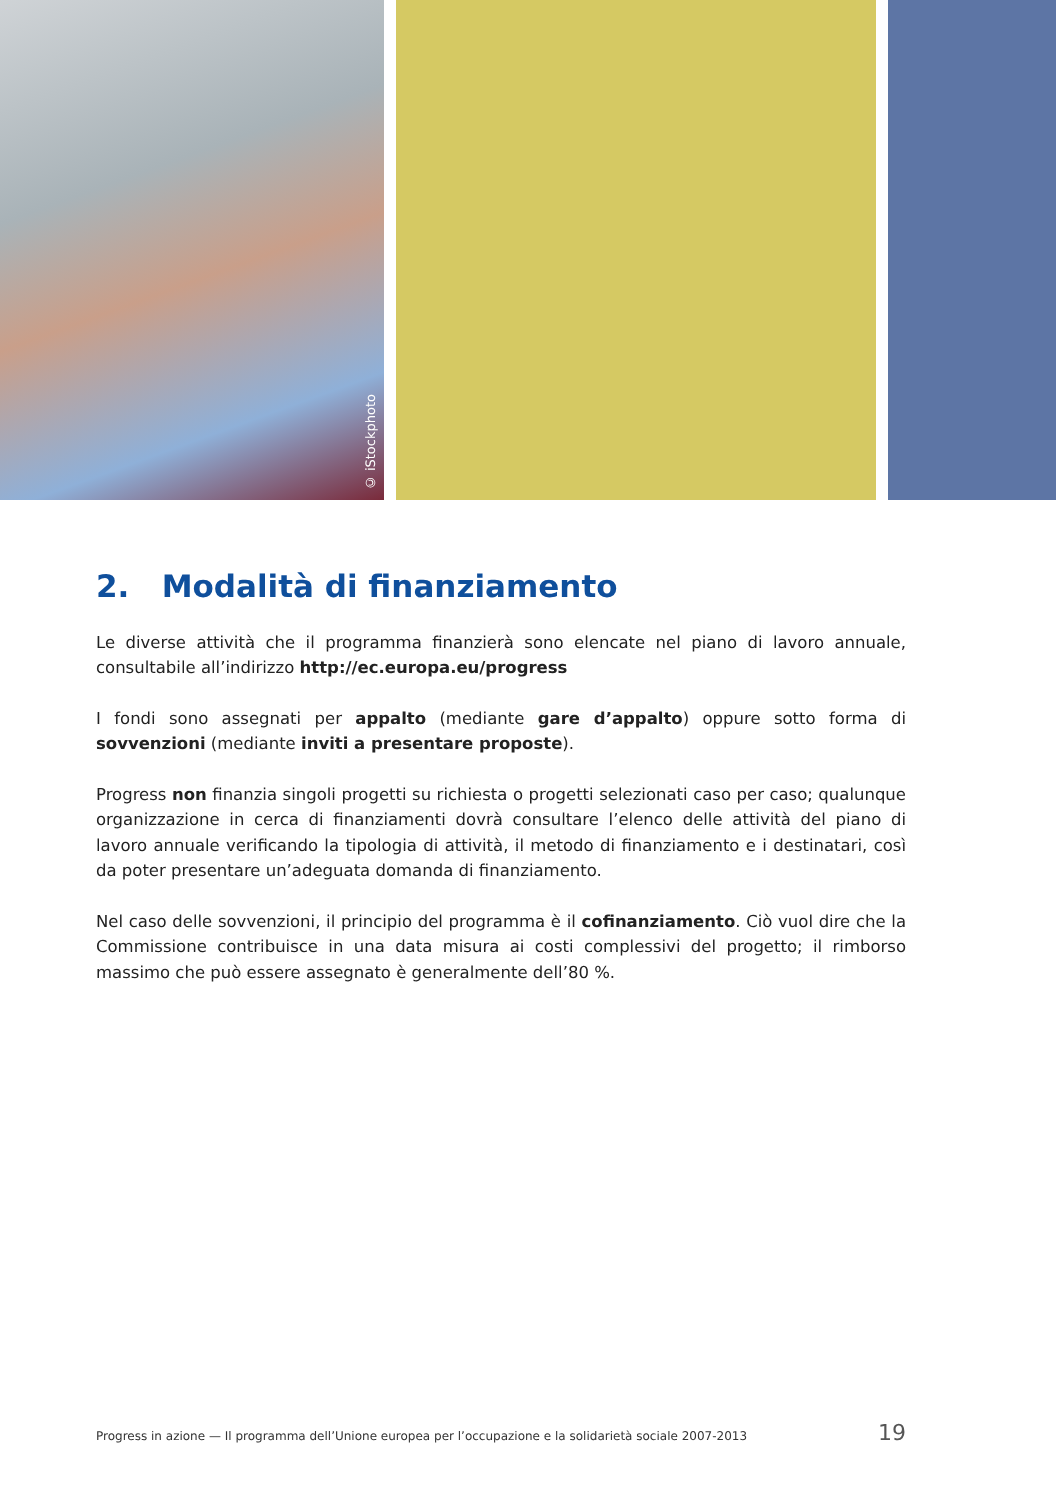© iStockphoto
2. Modalità di finanziamento
Le diverse attività che il programma finanzierà sono elencate nel piano di lavoro annuale, consultabile all’indirizzo http://ec.europa.eu/progress
I fondi sono assegnati per appalto (mediante gare d’appalto) oppure sotto forma di sovvenzioni (mediante inviti a presentare proposte).
Progress non finanzia singoli progetti su richiesta o progetti selezionati caso per caso; qualunque organizzazione in cerca di finanziamenti dovrà consultare l’elenco delle attività del piano di lavoro annuale verificando la tipologia di attività, il metodo di finanziamento e i destinatari, così da poter presentare un’adeguata domanda di finanziamento.
Nel caso delle sovvenzioni, il principio del programma è il cofinanziamento. Ciò vuol dire che la Commissione contribuisce in una data misura ai costi complessivi del progetto; il rimborso massimo che può essere assegnato è generalmente dell’80 %.
Progress in azione — Il programma dell’Unione europea per l’occupazione e la solidarietà sociale 2007-2013 19